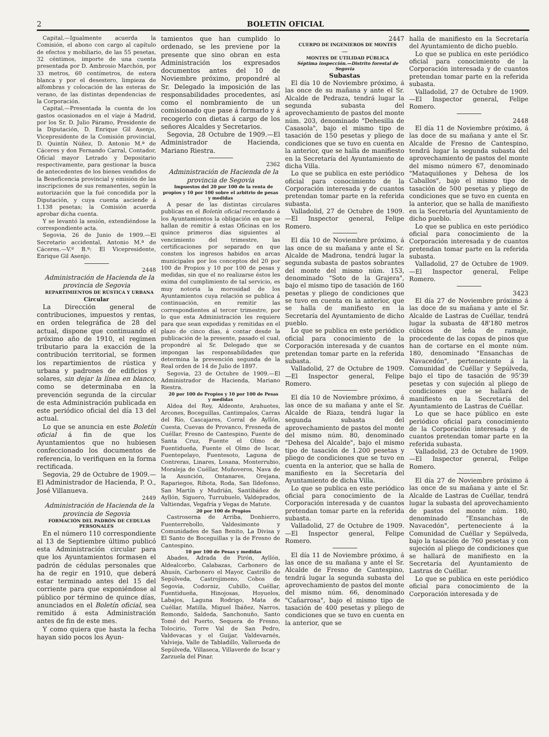2 BOLETIN OFICIAL
Capital.—Igualmente acuerda la Comisión, el abono con cargo al capítulo de efectos y mobiliario, de las 55 pesetas, 32 céntimos, importe de una cuenta presentada por D. Ambrosio Marchón, por 33 metros, 60 centímetros, de estera blanca y por el desestero, limpieza de alfombras y colocación de las esteras de verano, de las distintas dependencias de la Corporación.
Capital.—Presentada la cuenta de los gastos ocasionados en el viaje á Madrid, por los Sr. D. Julio Páramo, Presidente de la Diputación, D. Enrique Gil Asenjo, Vicepresidente de la Comisión provincial, D. Quintín Núñez, D. Antonio M.ª de Cáceres y don Fernando Carral, Contador, Oficial mayor Letrado y Depositario respectivamente, para gestionar la busca de antecedentes de los bienes vendidos de la Beneficencia provincial y emisión de las inscripciones de sus remanentes, según la autorización que la fué concedida por la Diputación, y cuya cuenta asciende á 1.138 pesetas; la Comisión acuerda aprobar dicha cuenta.
Y se levantó la sesión, extendiéndose la correspondiente acta.
Segovia, 26 de Junio de 1909.—El Secretario accidental, Antonio M.ª de Cáceres.—V.º B.º: El Vicepresidente, Enrique Gil Asenjo.
2448
Administración de Hacienda de la provincia de Segovia
REPARTIMIENTOS DE RÚSTICA Y URBANA
Circular
La Dirección general de contribuciones, impuestos y rentas, en orden telegráfica de 28 del actual, dispone que continuando el próximo año de 1910, el regimen tributario para la exacción de la contribución territorial, se formen los repartimientos de rústica y urbana y padrones de edificios y solares, sin dejar la línea en blanco, como se determinaba en la prevención segunda de la circular de esta Administración publicada en este periódico oficial del día 13 del actual.
Lo que se anuncia en este Boletín oficial á fin de que los Ayuntamientos que no hubiesen confeccionado los documentos de referencia, lo verifiquen en la forma rectificada.
Segovia, 29 de Octubre de 1909.—El Administrador de Hacienda, P. O., José Villanueva.
2449
Administración de Hacienda de la provincia de Segovia
FORMACIÓN DEL PADRÓN DE CEDULAS PERSONALES
En el número 110 correspondiente al 13 de Septiembre último publicó esta Administración circular para que los Ayuntamientos formasen el padrón de cédulas personales que ha de regir en 1910, que deberá estar terminado antes del 15 del corriente para que exponiéndose al público por término de quince días, anunciados en el Boletín oficial, sea remitido á esta Administración antes de fin de este mes.
Y como quiera que hasta la fecha hayan sido pocos los Ayun-
tamientos que han cumplido lo ordenado, se les previene por la presente que sino obran en esta Administración los expresados documentos antes del 10 de Noviembre próximo, propondré al Sr. Delegado la imposición de las responsabilidades procedentes, así como el nombramiento de un comisionado que pase á formarlo y á recogerlo con dietas á cargo de los señores Alcaldes y Secretarios.
Segovia, 28 Octubre de 1909.—El Administrador de Hacienda, Mariano Riestra.
2362
Administración de Hacienda de la provincia de Segovia
Impuestos del 20 por 100 de la renta de propios y 10 por 100 sobre el arbitrio de pesas y medidas
A pesar de las distintas circulares publicas en el Boletín oficial recordando á los Ayuntamientos la obligación en que se hallan de remitir á estas Oficinas en los quince primeros días siguientes al vencimiento del trimestre, las certificaciones por separado en que consten los ingresos habidos en arcas municipales por los conceptos del 20 por 100 de Propios y 10 por 100 de pesas y medidas, sin que el no realizarse éstos les exima del cumplimiento de tal servicio, es muy notoria la morosidad de los Ayuntamientos cuya relación se publica á continuación, en remitir las correspondientes al tercer trimestre, por lo que esta Administración les requiere para que sean expedidas y remitidas en el plazo de cinco días, á contar desde la publicación de la presente, pasado el cual, propondré al Sr. Delegado que se impongan las responsabilidades que determina la prevención segunda de la Real orden de 14 de Julio de 1897.
Segovia, 23 de Octubre de 1909.—El Administrador de Hacienda, Mariano Riestra.
20 por 100 de Propios y 10 por 100 de Pesas y medidas
Aldea del Rey, Aldeonte, Arahuetes, Arcones, Boceguillas, Cantimpalos, Carras del Río, Cascajares, Corral de Ayllón, Cuesta, Cuevas de Provanco, Fresneda de Cuéllar, Fresno de Cantespino, Fuente de Santa Cruz, Fuente el Olmo de Fuentidueña, Fuente el Olmo de Iscar, Fuentepelayo, Fuentesoto, Laguna de Contreras, Linares, Losana, Monterrubio, Moraleja de Cuéllar, Muñoveros, Nava de la Asunción, Ontanares, Orejana, Rapariegos, Ribota, Roda, San Ildefonso, San Martín y Mudrián, Santibáñez de Ayllón, Siguero, Turrubuelo, Valdeprados, Valtiendas, Vegafría y Vegas de Matute.
20 por 100 de Propios
Castroserna de Arriba, Donhierro, Fuenterrebollo, Valdesimonte y Comunidades de San Benito, La Divisa y El Santo de Boceguillas y la de Fresno de Cantespino.
10 por 100 de Pesas y medidas
Abades, Adrada de Pirón, Ayllón, Aldealcorbo, Calabazas, Carbonero de Ahusín, Carbonero el Mayor, Castrillo de Sepúlveda, Castrojimeno, Cobos de Segovia, Codorniz, Cubillo, Cuéllar, Fuentidueña, Hinojosas, Hoyuelos, Labajos, Laguna Rodrigo, Mata de Cuéllar, Matilla, Miguel Ibáñez, Narros, Remondo, Saldeda, Sanchonuño, Santo Tomé del Puerto, Sequera de Fresno, Tolocirio, Torre Val de San Pedro, Valdevacas y el Guijar, Valdevarnés, Valvieja, Valle de Tabladillo, Vallerueda de Sepúlveda, Villaseca, Villaverde de Iscar y Zarzuela del Pinar.
2447
CUERPO DE INGENIEROS DE MONTES
—
MONTES DE UTILIDAD PÚBLICA
Séptima inspección.—Distrito forestal de Segovia
Subastas
El día 10 de Noviembre próximo, á las once de su mañana y ante el Sr. Alcalde de Pedraza, tendrá lugar la segunda subasta del aprovechamiento de pastos del monte núm. 203, denominado "Dehesilla de Casasola", bajo el mismo tipo de tasación de 150 pesetas y pliego de condiciones que se tuvo en cuenta en la anterior, que se halla de manifiesto en la Secretaría del Ayuntamiento de dicha Villa.
Lo que se publica en este periódico oficial para conocimiento de la Corporación interesada y de cuantos pretendan tomar parte en la referida subasta.
Valladolid, 27 de Octubre de 1909.—El Inspector general, Felipe Romero.
El día 10 de Noviembre próximo, á las once de su mañana y ante el Sr. Alcalde de Madrona, tendrá lugar la segunda subasta de pastos sobrantes del monte del mismo núm. 153, denominado "Soto de la Grajera", bajo el mismo tipo de tasación de 160 pesetas y pliego de condiciones que se tuvo en cuenta en la anterior, que se halla de manifiesto en la Secretaría del Ayuntamiento de dicho pueblo.
Lo que se publica en este periódico oficial para conocimiento de la Corporación interesada y de cuantos pretendan tomar parte en la referida subasta.
Valladolid, 27 de Octubre de 1909.—El Inspector general, Felipe Romero.
El día 10 de Noviembre próximo, á las once de su mañana y ante el Sr. Alcalde de Riaza, tendrá lugar la segunda subasta del aprovechamiento de pastos del monte del mismo núm. 80, denominado "Dehesa del Alcalde", bajo el mismo tipo de tasación de 1.200 pesetas y pliego de condiciones que se tuvo en cuenta en la anterior, que se halla de manifiesto en la Secretaría del Ayuntamiento de dicha Villa.
Lo que se publica en este periódico oficial para conocimiento de la Corporación interesada y de cuantos pretendan tomar parte en la referida subasta.
Valladolid, 27 de Octubre de 1909.—El Inspector general, Felipe Romero.
El día 11 de Noviembre próximo, á las once de su mañana y ante el Sr. Alcalde de Fresno de Cantespino, tendrá lugar la segunda subasta del aprovechamiento de pastos del monte del mismo núm. 66, denominado "Cañarrosa", bajo el mismo tipo de tasación de 400 pesetas y pliego de condiciones que se tuvo en cuenta en la anterior, que se
halla de manifiesto en la Secretaría del Ayuntamiento de dicho pueblo.
Lo que se publica en este periódico oficial para conocimiento de la Corporación interesada y de cuantos pretendan tomar parte en la referida subasta.
Valladolid, 27 de Octubre de 1909.—El Inspector general, Felipe Romero.
2448
El día 11 de Noviembre próximo, á las doce de su mañana y ante el Sr. Alcalde de Fresno de Cantespino, tendrá lugar la segunda subasta del aprovechamiento de pastos del monte del mismo número 67, denominado "Mataquiñones y Dehesa de los Caballos", bajo el mismo tipo de tasación de 500 pesetas y pliego de condiciones que se tuvo en cuenta en la anterior, que se halla de manifiesto en la Secretaría del Ayuntamiento de dicho pueblo.
Lo que se publica en este periódico oficial para conocimiento de la Corporación interesada y de cuantos pretendan tomar parte en la referida subasta.
Valladolid, 27 de Octubre de 1909.—El Inspector general, Felipe Romero.
3423
El día 27 de Noviembre próximo á las doce de su mañana y ante el Sr. Alcalde de Lastras de Cuéllar, tendrá lugar la subasta de 48'180 metros cúbicos de leña de ramaje, procedente de las copas de pinos que han de cortarse en el monte núm. 180, denominado "Ensanchas de Navacedón", perteneciente á la Comunidad de Cuéllar y Sepúlveda, bajo el tipo de tasación de 95'39 pesetas y con sujeción al pliego de condiciones que se hallará de manifiesto en la Secretaría del Ayuntamiento de Lastras de Cuéllar.
Lo que se hace público en este periódico oficial para conocimiento de la Corporación interesada y de cuantos pretendan tomar parte en la referida subasta.
Valladolid, 23 de Octubre de 1909.—El Inspector general, Felipe Romero.
El día 27 de Noviembre próximo á las once de su mañana y ante el Sr. Alcalde de Lastras de Cuéllar, tendrá lugar la subasta del aprovechamiento de pastos del monte núm. 180, denominado "Ensanchas de Navacedón", perteneciente á la Comunidad de Cuéllar y Sepúlveda, bajo la tasación de 760 pesetas y con sujeción al pliego de condiciones que se hallará de manifiesto en la Secretaría del Ayuntamiento de Lastras de Cuéllar.
Lo que se publica en este periódico oficial para conocimiento de la Corporación interesada y de